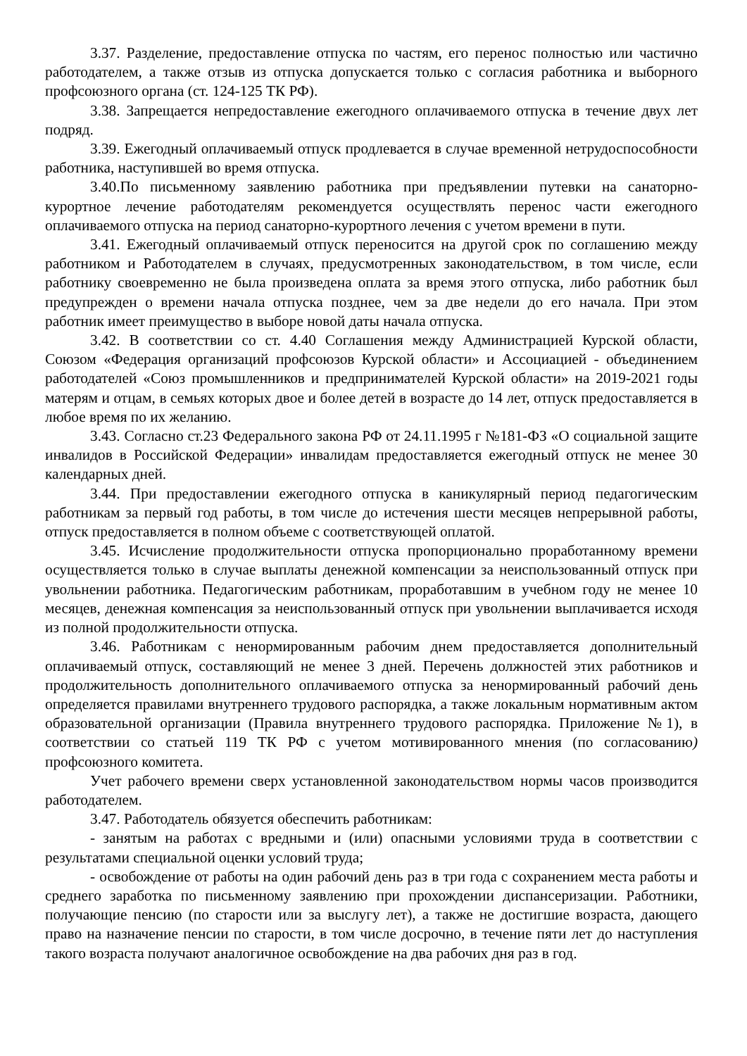3.37. Разделение, предоставление отпуска по частям, его перенос полностью или частично работодателем, а также отзыв из отпуска допускается только с согласия работника и выборного профсоюзного органа (ст. 124-125 ТК РФ).
3.38. Запрещается непредоставление ежегодного оплачиваемого отпуска в течение двух лет подряд.
3.39. Ежегодный оплачиваемый отпуск продлевается в случае временной нетрудоспособности работника, наступившей во время отпуска.
3.40.По письменному заявлению работника при предъявлении путевки на санаторно-курортное лечение работодателям рекомендуется осуществлять перенос части ежегодного оплачиваемого отпуска на период санаторно-курортного лечения с учетом времени в пути.
3.41. Ежегодный оплачиваемый отпуск переносится на другой срок по соглашению между работником и Работодателем в случаях, предусмотренных законодательством, в том числе, если работнику своевременно не была произведена оплата за время этого отпуска, либо работник был предупрежден о времени начала отпуска позднее, чем за две недели до его начала. При этом работник имеет преимущество в выборе новой даты начала отпуска.
3.42. В соответствии со ст. 4.40 Соглашения между Администрацией Курской области, Союзом «Федерация организаций профсоюзов Курской области» и Ассоциацией - объединением работодателей «Союз промышленников и предпринимателей Курской области» на 2019-2021 годы матерям и отцам, в семьях которых двое и более детей в возрасте до 14 лет, отпуск предоставляется в любое время по их желанию.
3.43. Согласно ст.23 Федерального закона РФ от 24.11.1995 г №181-ФЗ «О социальной защите инвалидов в Российской Федерации» инвалидам предоставляется ежегодный отпуск не менее 30 календарных дней.
3.44. При предоставлении ежегодного отпуска в каникулярный период педагогическим работникам за первый год работы, в том числе до истечения шести месяцев непрерывной работы, отпуск предоставляется в полном объеме с соответствующей оплатой.
3.45. Исчисление продолжительности отпуска пропорционально проработанному времени осуществляется только в случае выплаты денежной компенсации за неиспользованный отпуск при увольнении работника. Педагогическим работникам, проработавшим в учебном году не менее 10 месяцев, денежная компенсация за неиспользованный отпуск при увольнении выплачивается исходя из полной продолжительности отпуска.
3.46. Работникам с ненормированным рабочим днем предоставляется дополнительный оплачиваемый отпуск, составляющий не менее 3 дней. Перечень должностей этих работников и продолжительность дополнительного оплачиваемого отпуска за ненормированный рабочий день определяется правилами внутреннего трудового распорядка, а также локальным нормативным актом образовательной организации (Правила внутреннего трудового распорядка. Приложение №1), в соответствии со статьей 119 ТК РФ с учетом мотивированного мнения (по согласованию) профсоюзного комитета.
Учет рабочего времени сверх установленной законодательством нормы часов производится работодателем.
3.47. Работодатель обязуется обеспечить работникам:
- занятым на работах с вредными и (или) опасными условиями труда в соответствии с результатами специальной оценки условий труда;
- освобождение от работы на один рабочий день раз в три года с сохранением места работы и среднего заработка по письменному заявлению при прохождении диспансеризации. Работники, получающие пенсию (по старости или за выслугу лет), а также не достигшие возраста, дающего право на назначение пенсии по старости, в том числе досрочно, в течение пяти лет до наступления такого возраста получают аналогичное освобождение на два рабочих дня раз в год.